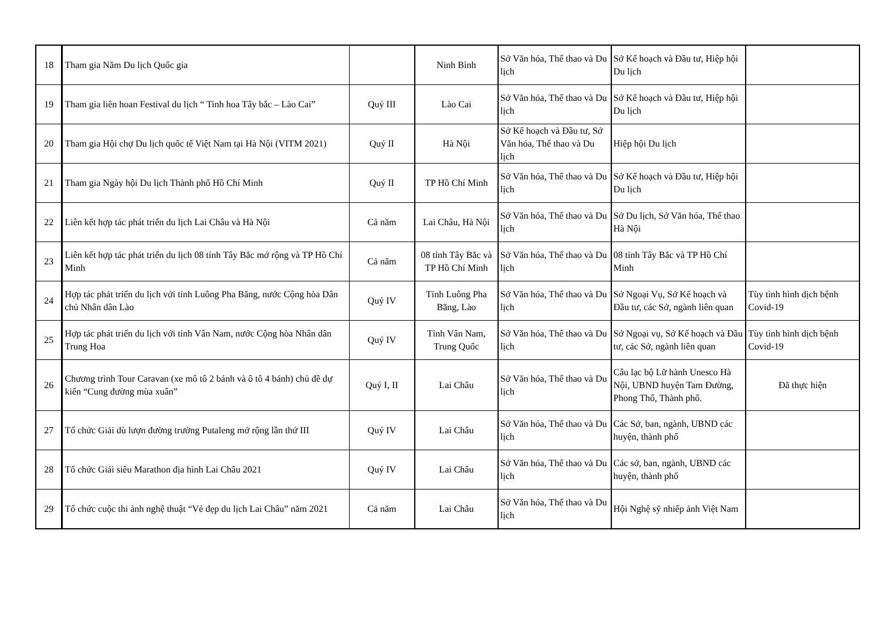| 18 | Tham gia Năm Du lịch Quốc gia | | Ninh Bình | Sở Văn hóa, Thể thao và Du lịch | Sở Kế hoạch và Đầu tư, Hiệp hội Du lịch | |
| 19 | Tham gia liên hoan Festival du lịch “ Tinh hoa Tây bắc – Lào Cai” | Quý III | Lào Cai | Sở Văn hóa, Thể thao và Du lịch | Sở Kế hoạch và Đầu tư, Hiệp hội Du lịch | |
| 20 | Tham gia Hội chợ Du lịch quốc tế Việt Nam tại Hà Nội (VITM 2021) | Quý II | Hà Nội | Sở Kế hoạch và Đầu tư, Sở Văn hóa, Thể thao và Du lịch | Hiệp hội Du lịch | |
| 21 | Tham gia Ngày hội Du lịch Thành phố Hồ Chí Minh | Quý II | TP Hồ Chí Minh | Sở Văn hóa, Thể thao và Du lịch | Sở Kế hoạch và Đầu tư, Hiệp hội Du lịch | |
| 22 | Liên kết hợp tác phát triển du lịch Lai Châu và Hà Nội | Cả năm | Lai Châu, Hà Nội | Sở Văn hóa, Thể thao và Du lịch | Sở Du lịch, Sở Văn hóa, Thể thao Hà Nội | |
| 23 | Liên kết hợp tác phát triển du lịch 08 tỉnh Tây Bắc mở rộng và TP Hồ Chí Minh | Cả năm | 08 tỉnh Tây Bắc và TP Hồ Chí Minh | Sở Văn hóa, Thể thao và Du lịch | 08 tỉnh Tây Bắc và TP Hồ Chí Minh | |
| 24 | Hợp tác phát triển du lịch với tỉnh Luông Pha Băng, nước Cộng hòa Dân chủ Nhân dân Lào | Quý IV | Tỉnh Luông Pha Băng, Lào | Sở Văn hóa, Thể thao và Du lịch | Sở Ngoại Vụ, Sở Kế hoạch và Đầu tư, các Sở, ngành liên quan | Tùy tình hình dịch bệnh Covid-19 |
| 25 | Hợp tác phát triển du lịch với tỉnh Vân Nam, nước Cộng hòa Nhân dân Trung Hoa | Quý IV | Tỉnh Vân Nam, Trung Quốc | Sở Văn hóa, Thể thao và Du lịch | Sở Ngoại vụ, Sở Kế hoạch và Đầu tư, các Sở, ngành liên quan | Tùy tình hình dịch bệnh Covid-19 |
| 26 | Chương trình Tour Caravan (xe mô tô 2 bánh và ô tô 4 bánh) chủ đề dự kiến “Cung đường mùa xuân” | Quý I, II | Lai Châu | Sở Văn hóa, Thể thao và Du lịch | Câu lạc bộ Lữ hành Unesco Hà Nội, UBND huyện Tam Đường, Phong Thổ, Thành phố. | Đã thực hiện |
| 27 | Tổ chức Giải dù lượn đường trường Putaleng mở rộng lần thứ III | Quý IV | Lai Châu | Sở Văn hóa, Thể thao và Du lịch | Các Sở, ban, ngành, UBND các huyện, thành phố | |
| 28 | Tổ chức Giải siêu Marathon địa hình Lai Châu 2021 | Quý IV | Lai Châu | Sở Văn hóa, Thể thao và Du lịch | Các sở, ban, ngành, UBND các huyện, thành phố | |
| 29 | Tổ chức cuộc thi ảnh nghệ thuật “Vẻ đẹp du lịch Lai Châu” năm 2021 | Cả năm | Lai Châu | Sở Văn hóa, Thể thao và Du lịch | Hội Nghệ sỹ nhiếp ảnh Việt Nam | |